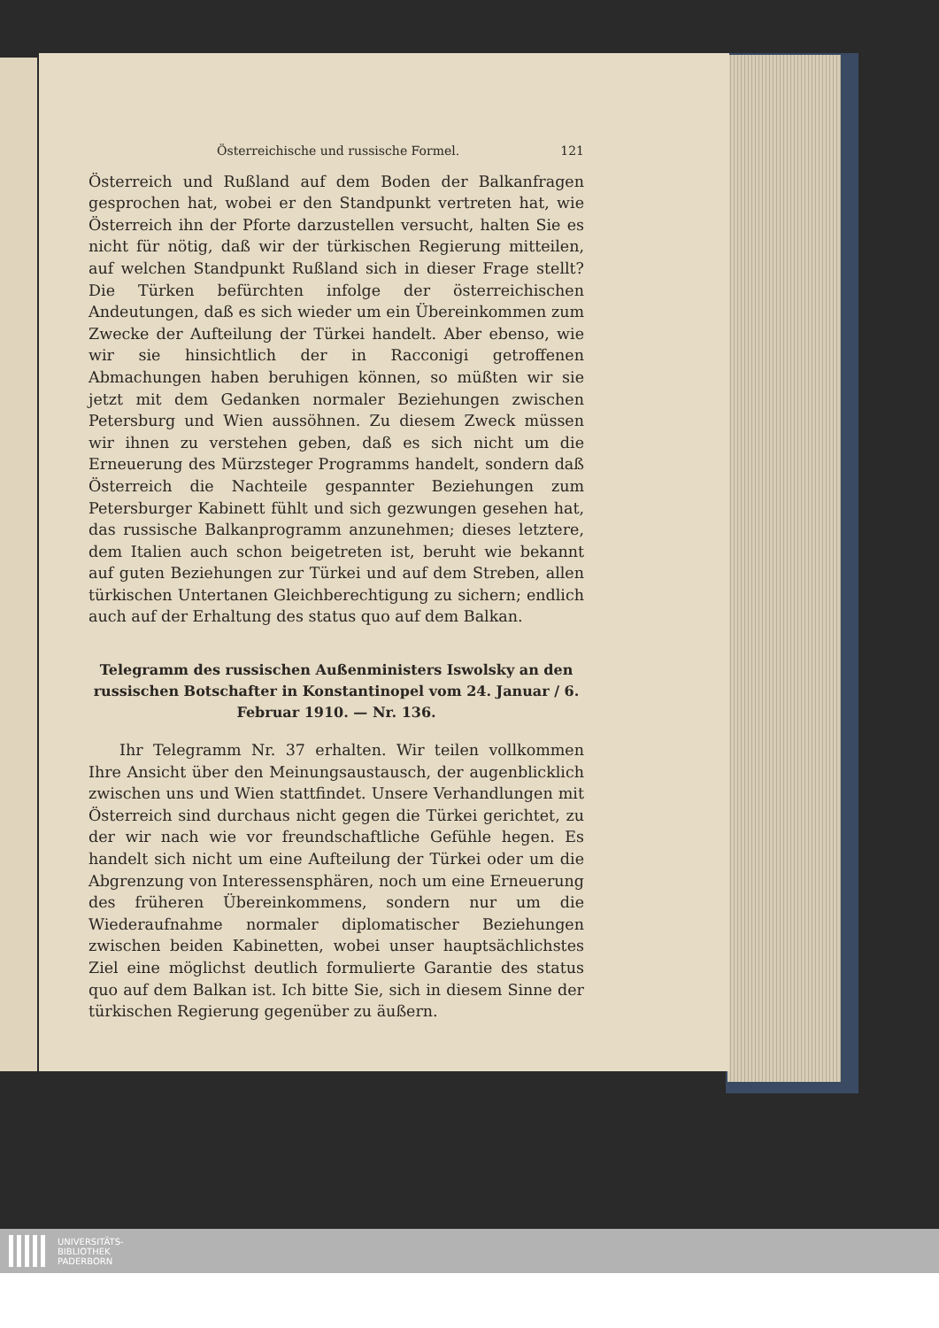Österreichische und russische Formel. 121
Österreich und Rußland auf dem Boden der Balkanfragen gesprochen hat, wobei er den Standpunkt vertreten hat, wie Österreich ihn der Pforte darzustellen versucht, halten Sie es nicht für nötig, daß wir der türkischen Regierung mitteilen, auf welchen Standpunkt Rußland sich in dieser Frage stellt? Die Türken befürchten infolge der österreichischen Andeutungen, daß es sich wieder um ein Übereinkommen zum Zwecke der Aufteilung der Türkei handelt. Aber ebenso, wie wir sie hinsichtlich der in Racconigi getroffenen Abmachungen haben beruhigen können, so müßten wir sie jetzt mit dem Gedanken normaler Beziehungen zwischen Petersburg und Wien aussöhnen. Zu diesem Zweck müssen wir ihnen zu verstehen geben, daß es sich nicht um die Erneuerung des Mürzsteger Programms handelt, sondern daß Österreich die Nachteile gespannter Beziehungen zum Petersburger Kabinett fühlt und sich gezwungen gesehen hat, das russische Balkanprogramm anzunehmen; dieses letztere, dem Italien auch schon beigetreten ist, beruht wie bekannt auf guten Beziehungen zur Türkei und auf dem Streben, allen türkischen Untertanen Gleichberechtigung zu sichern; endlich auch auf der Erhaltung des status quo auf dem Balkan.
Telegramm des russischen Außenministers Iswolsky an den russischen Botschafter in Konstantinopel vom 24. Januar / 6. Februar 1910. — Nr. 136.
Ihr Telegramm Nr. 37 erhalten. Wir teilen vollkommen Ihre Ansicht über den Meinungsaustausch, der augenblicklich zwischen uns und Wien stattfindet. Unsere Verhandlungen mit Österreich sind durchaus nicht gegen die Türkei gerichtet, zu der wir nach wie vor freundschaftliche Gefühle hegen. Es handelt sich nicht um eine Aufteilung der Türkei oder um die Abgrenzung von Interessensphären, noch um eine Erneuerung des früheren Übereinkommens, sondern nur um die Wiederaufnahme normaler diplomatischer Beziehungen zwischen beiden Kabinetten, wobei unser hauptsächlichstes Ziel eine möglichst deutlich formulierte Garantie des status quo auf dem Balkan ist. Ich bitte Sie, sich in diesem Sinne der türkischen Regierung gegenüber zu äußern.
UNIVERSITÄTS-
BIBLIOTHEK
PADERBORN